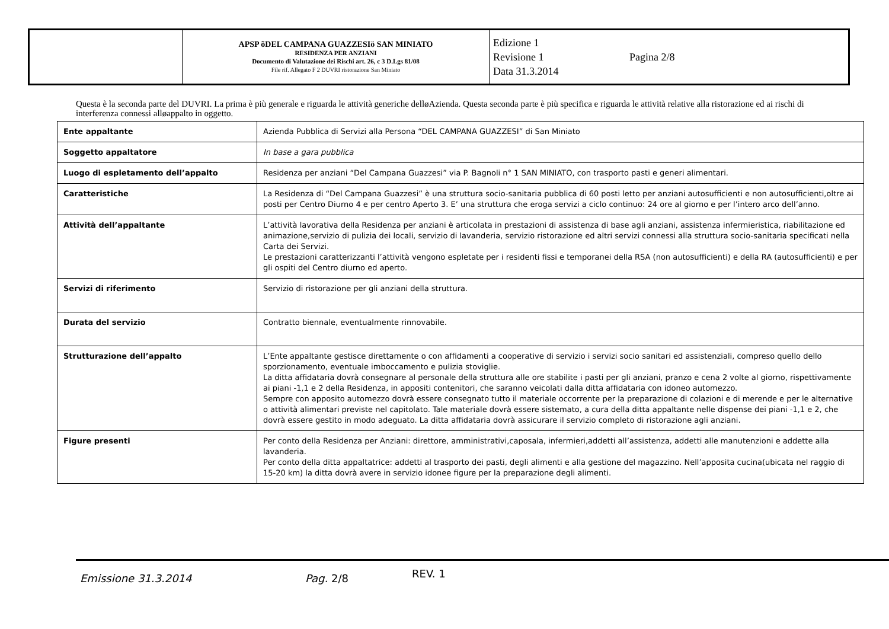| | APSP õDEL CAMPANA GUAZZESIö SAN MINIATO RESIDENZA PER ANZIANI Documento di Valutazione dei Rischi art. 26, c 3 D.Lgs 81/08 File rif. Allegato F 2 DUVRI ristorazione San Miniato | Edizione 1 Revisione 1 Data 31.3.2014 Pagina 2/8 |
Questa è la seconda parte del DUVRI. La prima è più generale e riguarda le attività generiche delløAzienda. Questa seconda parte è più specifica e riguarda le attività relative alla ristorazione ed ai rischi di interferenza connessi alløappalto in oggetto.
| Ente appaltante | Azienda Pubblica di Servizi alla Persona “DEL CAMPANA GUAZZESI” di San Miniato |
| Soggetto appaltatore | In base a gara pubblica |
| Luogo di espletamento dell’appalto | Residenza per anziani “Del Campana Guazzesi” via P. Bagnoli n° 1 SAN MINIATO, con trasporto pasti e generi alimentari. |
| Caratteristiche | La Residenza di “Del Campana Guazzesi” è una struttura socio-sanitaria pubblica di 60 posti letto per anziani autosufficienti e non autosufficienti,oltre ai posti per Centro Diurno 4 e per centro Aperto 3. E’ una struttura che eroga servizi a ciclo continuo: 24 ore al giorno e per l’intero arco dell’anno. |
| Attività dell’appaltante | L’attività lavorativa della Residenza per anziani è articolata in prestazioni di assistenza di base agli anziani, assistenza infermieristica, riabilitazione ed animazione,servizio di pulizia dei locali, servizio di lavanderia, servizio ristorazione ed altri servizi connessi alla struttura socio-sanitaria specificati nella Carta dei Servizi. Le prestazioni caratterizzanti l’attività vengono espletate per i residenti fissi e temporanei della RSA (non autosufficienti) e della RA (autosufficienti) e per gli ospiti del Centro diurno ed aperto. |
| Servizi di riferimento | Servizio di ristorazione per gli anziani della struttura. |
| Durata del servizio | Contratto biennale, eventualmente rinnovabile. |
| Strutturazione dell’appalto | L’Ente appaltante gestisce direttamente o con affidamenti a cooperative di servizio i servizi socio sanitari ed assistenziali, compreso quello dello sporzionamento, eventuale imboccamento e pulizia stoviglie. La ditta affidataria dovrà consegnare al personale della struttura alle ore stabilite i pasti per gli anziani, pranzo e cena 2 volte al giorno, rispettivamente ai piani -1,1 e 2 della Residenza, in appositi contenitori, che saranno veicolati dalla ditta affidataria con idoneo automezzo. Sempre con apposito automezzo dovrà essere consegnato tutto il materiale occorrente per la preparazione di colazioni e di merende e per le alternative o attività alimentari previste nel capitolato. Tale materiale dovrà essere sistemato, a cura della ditta appaltante nelle dispense dei piani -1,1 e 2, che dovrà essere gestito in modo adeguato. La ditta affidataria dovrà assicurare il servizio completo di ristorazione agli anziani. |
| Figure presenti | Per conto della Residenza per Anziani: direttore, amministrativi,caposala, infermieri,addetti all’assistenza, addetti alle manutenzioni e addette alla lavanderia. Per conto della ditta appaltatrice: addetti al trasporto dei pasti, degli alimenti e alla gestione del magazzino. Nell’apposita cucina(ubicata nel raggio di 15-20 km) la ditta dovrà avere in servizio idonee figure per la preparazione degli alimenti. |
Emissione 31.3.2014 Pag. 2/8 REV. 1